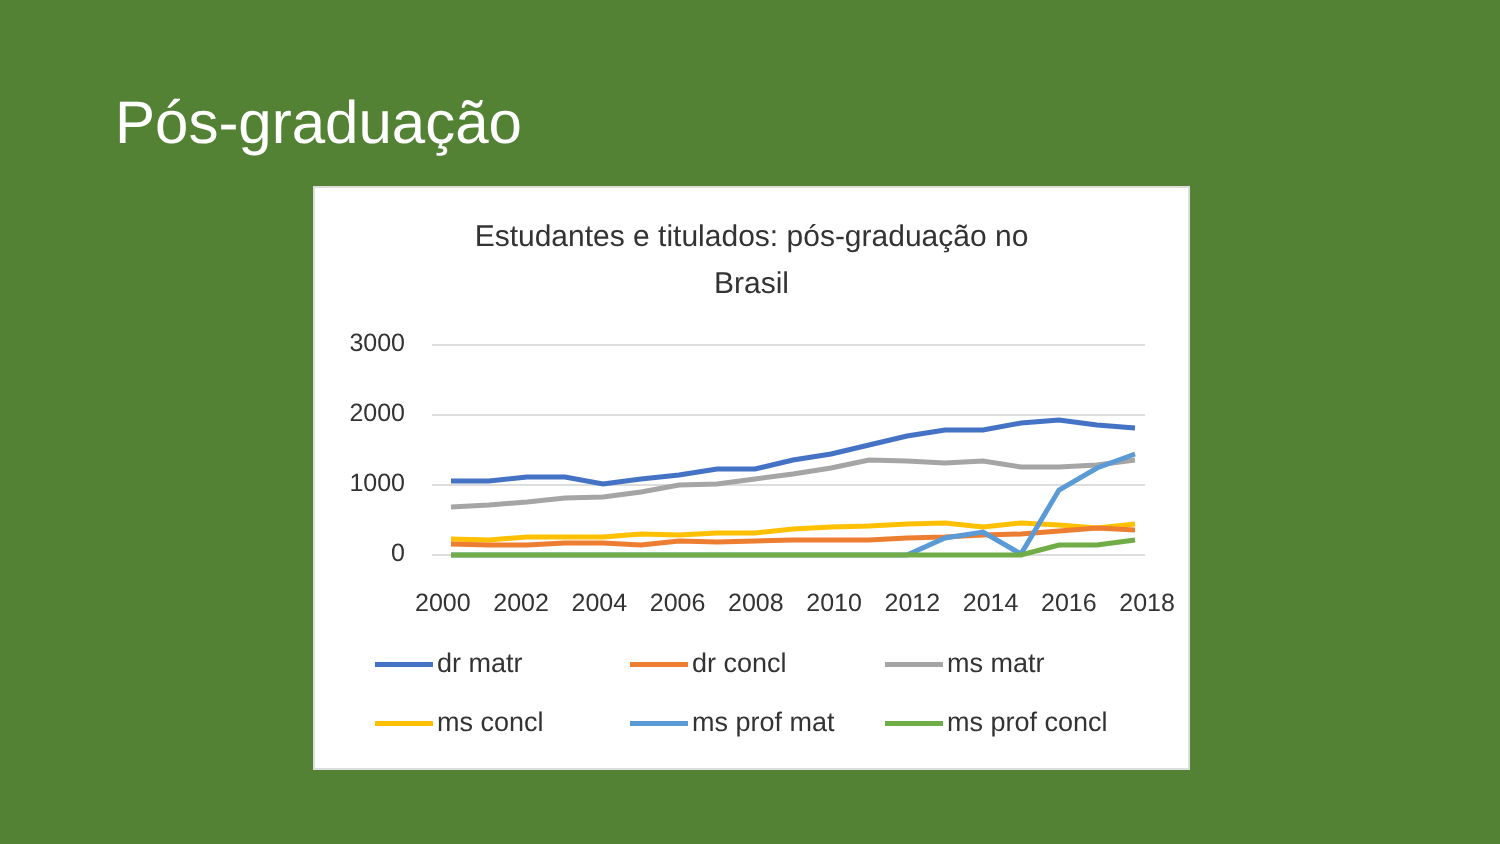Pós-graduação
Estudantes e titulados: pós-graduação no
Brasil
3000
2000
1000
0
2000 2002 2004 2006 2008 2010 2012 2014 2016 2018
dr matr
dr concl
ms matr
ms concl
ms prof mat
ms prof concl